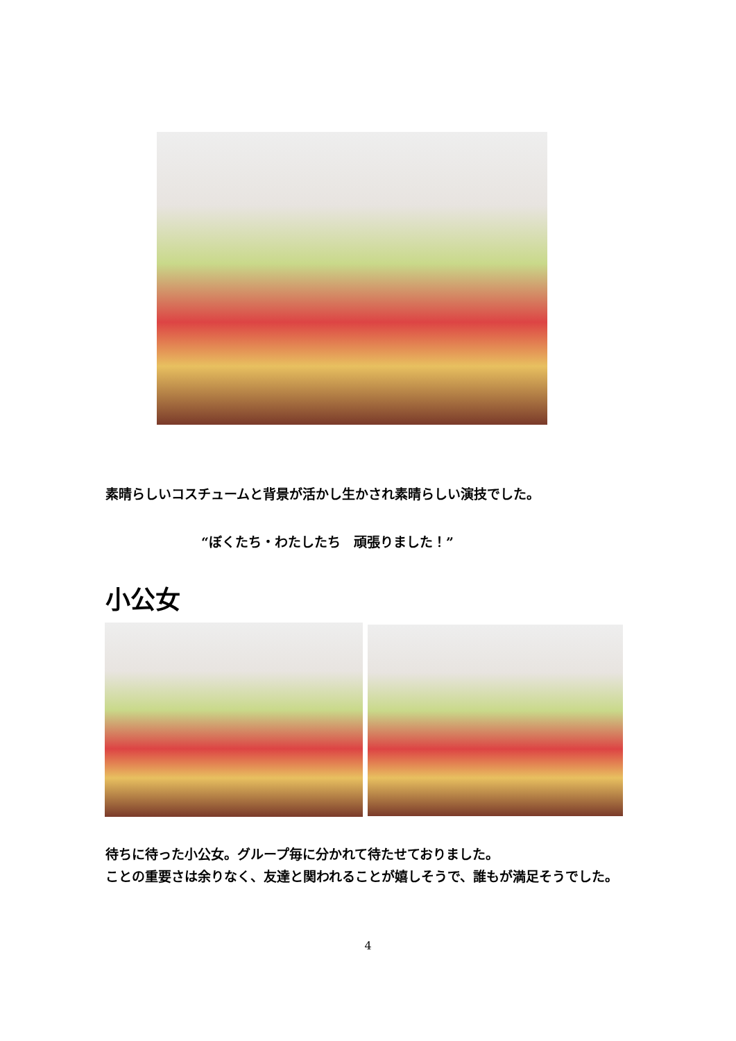素晴らしいコスチュームと背景が活かし生かされ素晴らしい演技でした。
“ぼくたち・わたしたち　頑張りました！”
小公女
待ちに待った小公女。グループ毎に分かれて待たせておりました。
ことの重要さは余りなく、友達と関われることが嬉しそうで、誰もが満足そうでした。
4